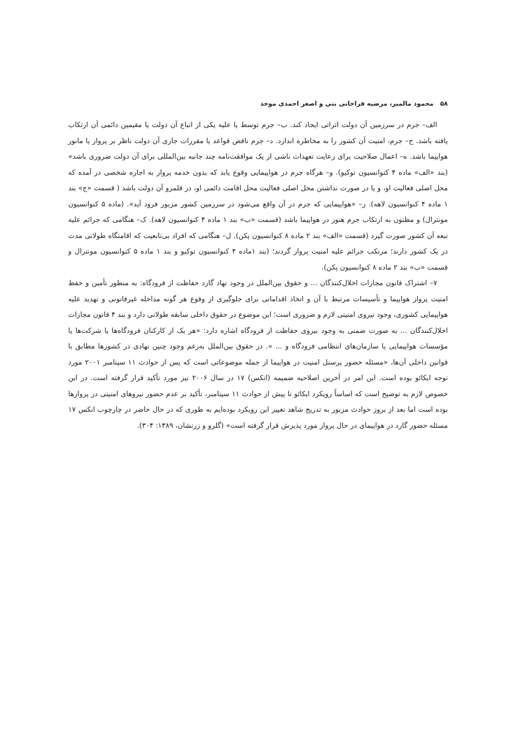۵۸ محمود مالمیر، مرضیه قراخانی بنی و اصغر احمدی موحد
الف– جرم در سرزمین آن دولت اثراتی ایجاد کند. ب– جرم توسط یا علیه یکی از اتباع آن دولت یا مقیمین دائمی آن ارتکاب یافته باشد. ج– جرم، امنیت آن کشور را به مخاطره اندازد. د– جرم ناقض قواعد یا مقررات جاری آن دولت ناظر بر پرواز یا مانور هواپیما باشد. ه– اعمال صلاحیت برای رعایت تعهدات ناشی از یک موافقت‌نامه چند جانبه بین‌المللی برای آن دولت ضروری باشد» (بند «الف» ماده ۴ کنوانسیون توکیو). و– هرگاه جرم در هواپیمایی وقوع یابد که بدون خدمه پرواز به اجاره شخصی در آمده که محل اصلی فعالیت او، و یا در صورت نداشتن محل اصلی فعالیت محل اقامت دائمی او، در قلمرو آن دولت باشد ( قسمت «ج» بند ۱ ماده ۴ کنوانسیون لاهه). ز– «هواپیمایی که جرم در آن واقع می‌شود در سرزمین کشور مزبور فرود آید». (ماده ۵ کنوانسیون مونترال) و مظنون به ارتکاب جرم هنوز در هواپیما باشد (قسمت «ب» بند ۱ ماده ۴ کنوانسیون لاهه). ک– هنگامی که جرائم علیه تبعه آن کشور صورت گیرد (قسمت «الف» بند ۲ ماده ۸ کنوانسیون پکن). ل– هنگامی که افراد بی‌تابعیت که اقامتگاه طولانی مدت در یک کشور دارند؛ مرتکب جرائم علیه امنیت پرواز گردند؛ (بند ۱ماده ۴ کنوانسیون توکیو و بند ۱ ماده ۵ کنوانسیون مونترال و قسمت «ب» بند ۲ ماده ۸ کنوانسیون پکن).
۷– اشتراک قانون مجازات اخلال‌کنندگان ... و حقوق بین‌الملل در وجود نهاد گارد حفاظت از فرودگاه: به منظور تأمین و حفظ امنیت پرواز هواپیما و تأسیسات مرتبط با آن و اتخاذ اقداماتی برای جلوگیری از وقوع هر گونه مداخله غیرقانونی و تهدید علیه هواپیمایی کشوری، وجود نیروی امنیتی لازم و ضروری است؛ این موضوع در حقوق داخلی سابقه طولانی دارد و بند ۴ قانون مجازات اخلال‌کنندگان ... به صورت ضمنی به وجود نیروی حفاظت از فرودگاه اشاره دارد: «هر یک از کارکنان فرودگاه‌ها یا شرکت‌ها یا مؤسسات هواپیمایی یا سازمان‌های انتظامی فرودگاه و ... ». در حقوق بین‌الملل به‌رغم وجود چنین نهادی در کشورها مطابق با قوانین داخلی آن‌ها، «مسئله حضور پرسنل امنیت در هواپیما از جمله موضوعاتی است که پس از حوادث ۱۱ سپتامبر ۲۰۰۱ مورد توجه ایکائو بوده است. این امر در آخرین اصلاحیه ضمیمه (انکس) ۱۷ در سال ۲۰۰۶ نیز مورد تأکید قرار گرفته است. در این خصوص لازم به توضیح است که اساساً رویکرد ایکائو تا پیش از حوادث ۱۱ سپتامبر، تأکید بر عدم حضور نیروهای امنیتی در پروازها بوده است اما بعد از بروز حوادث مزبور به تدریج شاهد تغییر این رویکرد بوده‌ایم به طوری که در حال حاضر در چارچوب انکس ۱۷ مسئله حضور گارد در هواپیمای در حال پرواز مورد پذیرش قرار گرفته است» (گلرو و زرنشان، ۱۳۸۹: ۳۰۴).